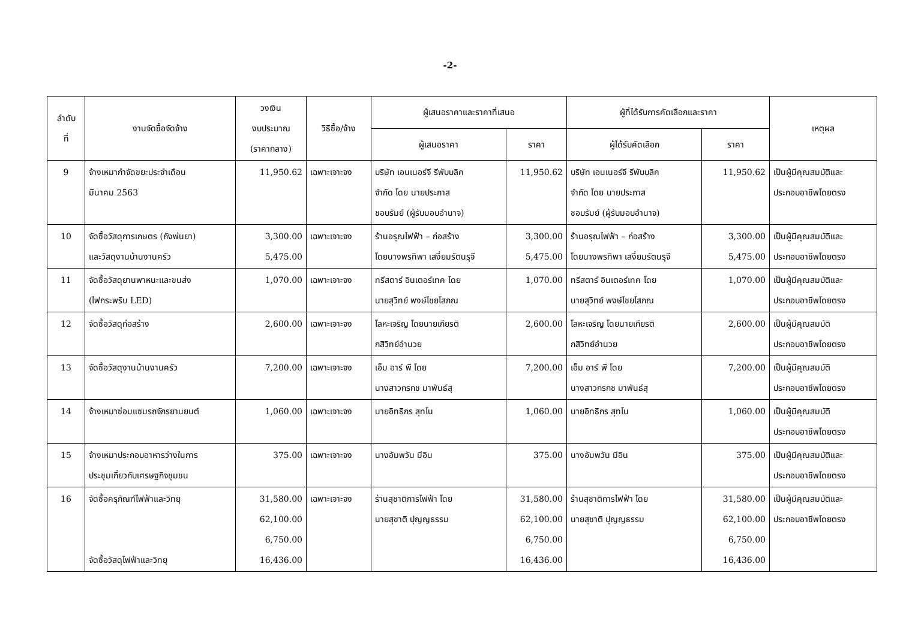-2-
| ลำดับ ที่ | งานจัดซื้อจัดจ้าง | วงเงิน งบประมาณ (ราคากลาง) | วิธีซื้อ/จ้าง | ผู้เสนอราคาและราคาที่เสนอ | | ผู้ที่ได้รับการคัดเลือกและราคา | | เหตุผล |
| --- | --- | --- | --- | --- | --- | --- | --- | --- |
| | | | | ผู้เสนอราคา | ราคา | ผู้ได้รับคัดเลือก | ราคา | |
| 9 | จ้างเหมากำจัดขยะประจำเดือน มีนาคม 2563 | 11,950.62 | เฉพาะเจาะจง | บริษัท เอนเนอร์จี รีพับบลิค จำกัด โดย นายประภาส ชอบรัมย์ (ผู้รับมอบอำนาจ) | 11,950.62 | บริษัท เอนเนอร์จี รีพับบลิค จำกัด โดย นายประภาส ชอบรัมย์ (ผู้รับมอบอำนาจ) | 11,950.62 | เป็นผู้มีคุณสมบัติและ ประกอบอาชีพโดยตรง |
| 10 | จัดซื้อวัสดุการเกษตร (ถังพ่นยา) และวัสดุงานบ้านงานครัว | 3,300.00 5,475.00 | เฉพาะเจาะจง | ร้านอรุณไฟฟ้า – ก่อสร้าง โดยนางพรทิพา เสงี่ยมรัตนรุจี | 3,300.00 5,475.00 | ร้านอรุณไฟฟ้า – ก่อสร้าง โดยนางพรทิพา เสงี่ยมรัตนรุจี | 3,300.00 5,475.00 | เป็นผู้มีคุณสมบัติและ ประกอบอาชีพโดยตรง |
| 11 | จัดซื้อวัสดุยานพาหนะและขนส่ง (ไฟกระพริบ LED) | 1,070.00 | เฉพาะเจาะจง | ทรีสตาร์ อินเตอร์เทค โดย นายสุวิทย์ พงษ์ไชยโสภณ | 1,070.00 | ทรีสตาร์ อินเตอร์เทค โดย นายสุวิทย์ พงษ์ไชยโสภณ | 1,070.00 | เป็นผู้มีคุณสมบัติและ ประกอบอาชีพโดยตรง |
| 12 | จัดซื้อวัสดุก่อสร้าง | 2,600.00 | เฉพาะเจาะจง | โลหะเจริญ โดยนายเกียรติ กสิวิทย์อำนวย | 2,600.00 | โลหะเจริญ โดยนายเกียรติ กสิวิทย์อำนวย | 2,600.00 | เป็นผู้มีคุณสมบัติ ประกอบอาชีพโดยตรง |
| 13 | จัดซื้อวัสดุงานบ้านงานครัว | 7,200.00 | เฉพาะเจาะจง | เอ็ม อาร์ พี โดย นางสาวกรกช มาพันธ์สุ | 7,200.00 | เอ็ม อาร์ พี โดย นางสาวกรกช มาพันธ์สุ | 7,200.00 | เป็นผู้มีคุณสมบัติ ประกอบอาชีพโดยตรง |
| 14 | จ้างเหมาซ่อมแซมรถจักรยานยนต์ | 1,060.00 | เฉพาะเจาะจง | นายอิทธิกร สุทโน | 1,060.00 | นายอิทธิกร สุทโน | 1,060.00 | เป็นผู้มีคุณสมบัติ ประกอบอาชีพโดยตรง |
| 15 | จ้างเหมาประกอบอาหารว่างในการ ประชุมเกี่ยวกับเศรษฐกิจชุมชน | 375.00 | เฉพาะเจาะจง | นางอัมพวัน มีอิน | 375.00 | นางอัมพวัน มีอิน | 375.00 | เป็นผู้มีคุณสมบัติและ ประกอบอาชีพโดยตรง |
| 16 | จัดซื้อครุภัณฑ์ไฟฟ้าและวิทยุ จัดซื้อวัสดุไฟฟ้าและวิทยุ | 31,580.00 62,100.00 6,750.00 16,436.00 | เฉพาะเจาะจง | ร้านสุชาติการไฟฟ้า โดย นายสุชาติ ปุญญธรรม | 31,580.00 62,100.00 6,750.00 16,436.00 | ร้านสุชาติการไฟฟ้า โดย นายสุชาติ ปุญญธรรม | 31,580.00 62,100.00 6,750.00 16,436.00 | เป็นผู้มีคุณสมบัติและ ประกอบอาชีพโดยตรง |